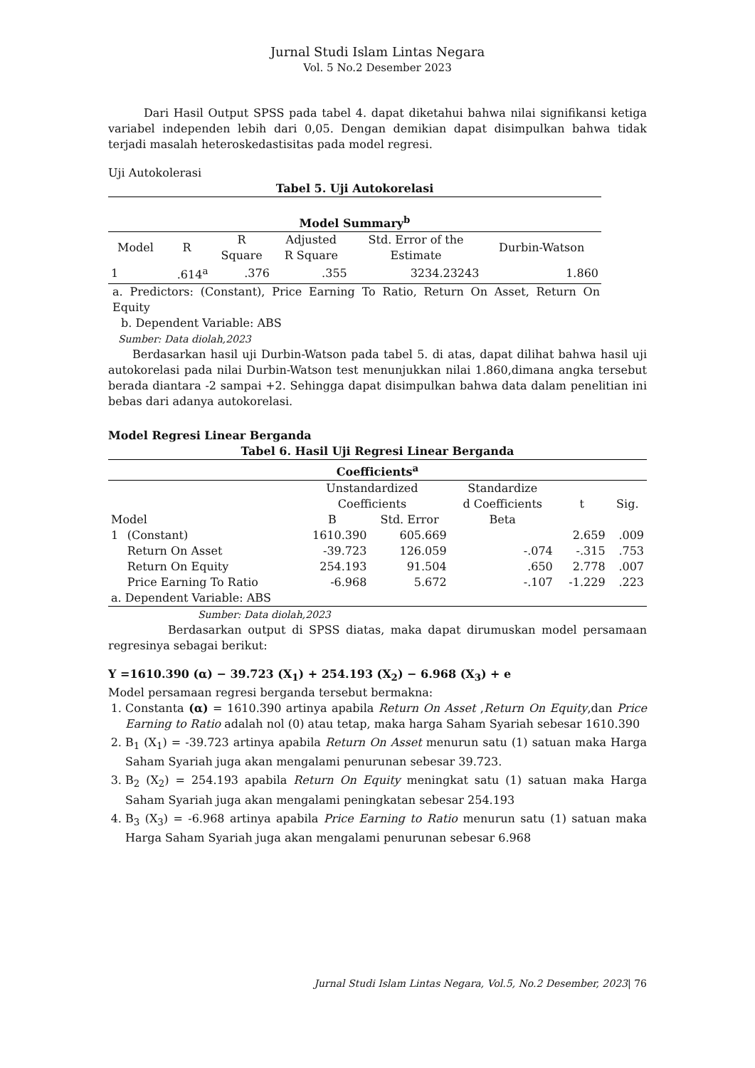Jurnal Studi Islam Lintas Negara
Vol. 5 No.2 Desember 2023
Dari Hasil Output SPSS pada tabel 4. dapat diketahui bahwa nilai signifikansi ketiga variabel independen lebih dari 0,05. Dengan demikian dapat disimpulkan bahwa tidak terjadi masalah heteroskedastisitas pada model regresi.
Uji Autokolerasi
| Tabel 5. Uji Autokorelasi | | | | | |
| --- | --- | --- | --- | --- | --- |
| Model Summary<sup>b</sup> | | | | | |
| Model | R | R Square | Adjusted R Square | Std. Error of the Estimate | Durbin-Watson |
| 1 | .614<sup>a</sup> | .376 | .355 | 3234.23243 | 1.860 |
a. Predictors: (Constant), Price Earning To Ratio, Return On Asset, Return On Equity
b. Dependent Variable: ABS
Sumber: Data diolah,2023
Berdasarkan hasil uji Durbin-Watson pada tabel 5. di atas, dapat dilihat bahwa hasil uji autokorelasi pada nilai Durbin-Watson test menunjukkan nilai 1.860,dimana angka tersebut berada diantara -2 sampai +2. Sehingga dapat disimpulkan bahwa data dalam penelitian ini bebas dari adanya autokorelasi.
Model Regresi Linear Berganda
| Tabel 6. Hasil Uji Regresi Linear Berganda | | | | | | |
| --- | --- | --- | --- | --- | --- | --- |
| Coefficients<sup>a</sup> | | | | | | |
| Model | | Unstandardized Coefficients | | Standardize d Coefficients | t | Sig. |
| | | B | Std. Error | Beta | | |
| 1 | (Constant) | 1610.390 | 605.669 | | 2.659 | .009 |
| | Return On Asset | -39.723 | 126.059 | -.074 | -.315 | .753 |
| | Return On Equity | 254.193 | 91.504 | .650 | 2.778 | .007 |
| | Price Earning To Ratio | -6.968 | 5.672 | -.107 | -1.229 | .223 |
| a. Dependent Variable: ABS | | | | | | |
Sumber: Data diolah,2023
Berdasarkan output di SPSS diatas, maka dapat dirumuskan model persamaan regresinya sebagai berikut:
Y =1610.390 (α) − 39.723 (X<sub>1</sub>) + 254.193 (X<sub>2</sub>) − 6.968 (X<sub>3</sub>) + e
Model persamaan regresi berganda tersebut bermakna:
1. Constanta (α) = 1610.390 artinya apabila Return On Asset ,Return On Equity,dan Price Earning to Ratio adalah nol (0) atau tetap, maka harga Saham Syariah sebesar 1610.390
2. B<sub>1</sub> (X<sub>1</sub>) = -39.723 artinya apabila Return On Asset menurun satu (1) satuan maka Harga Saham Syariah juga akan mengalami penurunan sebesar 39.723.
3. B<sub>2</sub> (X<sub>2</sub>) = 254.193 apabila Return On Equity meningkat satu (1) satuan maka Harga Saham Syariah juga akan mengalami peningkatan sebesar 254.193
4. B<sub>3</sub> (X<sub>3</sub>) = -6.968 artinya apabila Price Earning to Ratio menurun satu (1) satuan maka Harga Saham Syariah juga akan mengalami penurunan sebesar 6.968
Jurnal Studi Islam Lintas Negara, Vol.5, No.2 Desember, 2023| 76